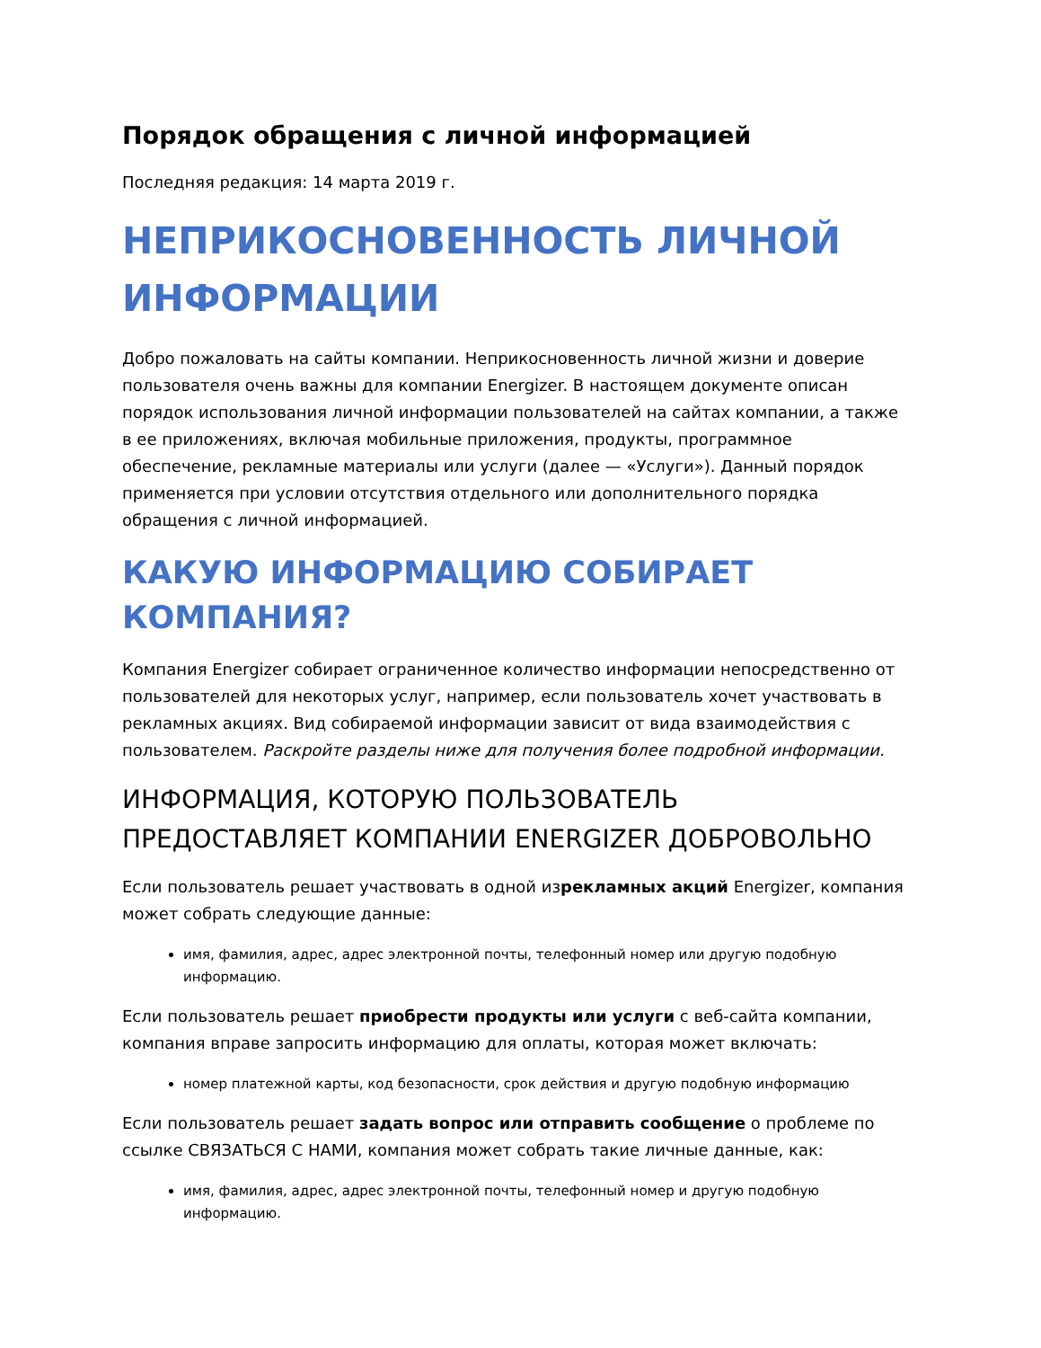Порядок обращения с личной информацией
Последняя редакция: 14 марта 2019 г.
НЕПРИКОСНОВЕННОСТЬ ЛИЧНОЙ ИНФОРМАЦИИ
Добро пожаловать на сайты компании. Неприкосновенность личной жизни и доверие пользователя очень важны для компании Energizer. В настоящем документе описан порядок использования личной информации пользователей на сайтах компании, а также в ее приложениях, включая мобильные приложения, продукты, программное обеспечение, рекламные материалы или услуги (далее — «Услуги»). Данный порядок применяется при условии отсутствия отдельного или дополнительного порядка обращения с личной информацией.
КАКУЮ ИНФОРМАЦИЮ СОБИРАЕТ КОМПАНИЯ?
Компания Energizer собирает ограниченное количество информации непосредственно от пользователей для некоторых услуг, например, если пользователь хочет участвовать в рекламных акциях. Вид собираемой информации зависит от вида взаимодействия с пользователем. Раскройте разделы ниже для получения более подробной информации.
ИНФОРМАЦИЯ, КОТОРУЮ ПОЛЬЗОВАТЕЛЬ ПРЕДОСТАВЛЯЕТ КОМПАНИИ ENERGIZER ДОБРОВОЛЬНО
Если пользователь решает участвовать в одной изрекламных акций Energizer, компания может собрать следующие данные:
имя, фамилия, адрес, адрес электронной почты, телефонный номер или другую подобную информацию.
Если пользователь решает приобрести продукты или услуги с веб-сайта компании, компания вправе запросить информацию для оплаты, которая может включать:
номер платежной карты, код безопасности, срок действия и другую подобную информацию
Если пользователь решает задать вопрос или отправить сообщение о проблеме по ссылке СВЯЗАТЬСЯ С НАМИ, компания может собрать такие личные данные, как:
имя, фамилия, адрес, адрес электронной почты, телефонный номер и другую подобную информацию.